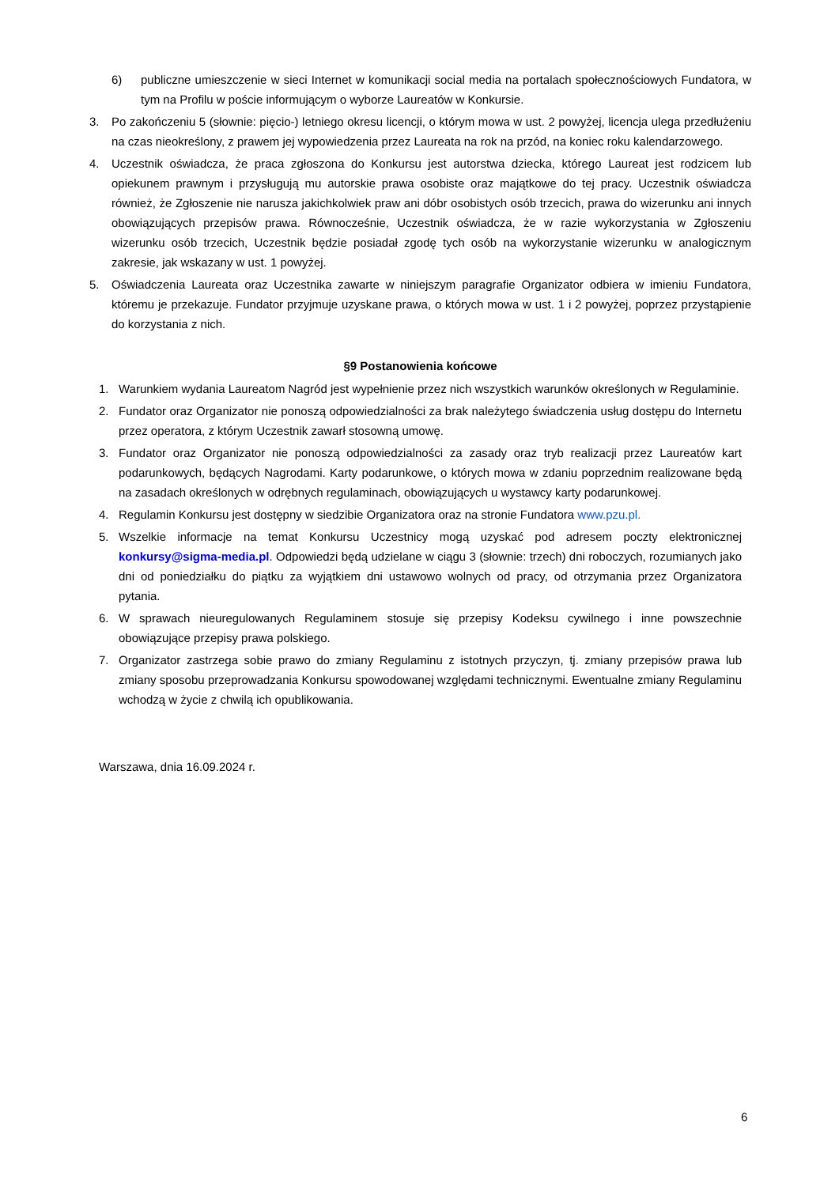6) publiczne umieszczenie w sieci Internet w komunikacji social media na portalach społecznościowych Fundatora, w tym na Profilu w poście informującym o wyborze Laureatów w Konkursie.
3. Po zakończeniu 5 (słownie: pięcio-) letniego okresu licencji, o którym mowa w ust. 2 powyżej, licencja ulega przedłużeniu na czas nieokreślony, z prawem jej wypowiedzenia przez Laureata na rok na przód, na koniec roku kalendarzowego.
4. Uczestnik oświadcza, że praca zgłoszona do Konkursu jest autorstwa dziecka, którego Laureat jest rodzicem lub opiekunem prawnym i przysługują mu autorskie prawa osobiste oraz majątkowe do tej pracy. Uczestnik oświadcza również, że Zgłoszenie nie narusza jakichkolwiek praw ani dóbr osobistych osób trzecich, prawa do wizerunku ani innych obowiązujących przepisów prawa. Równocześnie, Uczestnik oświadcza, że w razie wykorzystania w Zgłoszeniu wizerunku osób trzecich, Uczestnik będzie posiadał zgodę tych osób na wykorzystanie wizerunku w analogicznym zakresie, jak wskazany w ust. 1 powyżej.
5. Oświadczenia Laureata oraz Uczestnika zawarte w niniejszym paragrafie Organizator odbiera w imieniu Fundatora, któremu je przekazuje. Fundator przyjmuje uzyskane prawa, o których mowa w ust. 1 i 2 powyżej, poprzez przystąpienie do korzystania z nich.
§9 Postanowienia końcowe
1. Warunkiem wydania Laureatom Nagród jest wypełnienie przez nich wszystkich warunków określonych w Regulaminie.
2. Fundator oraz Organizator nie ponoszą odpowiedzialności za brak należytego świadczenia usług dostępu do Internetu przez operatora, z którym Uczestnik zawarł stosowną umowę.
3. Fundator oraz Organizator nie ponoszą odpowiedzialności za zasady oraz tryb realizacji przez Laureatów kart podarunkowych, będących Nagrodami. Karty podarunkowe, o których mowa w zdaniu poprzednim realizowane będą na zasadach określonych w odrębnych regulaminach, obowiązujących u wystawcy karty podarunkowej.
4. Regulamin Konkursu jest dostępny w siedzibie Organizatora oraz na stronie Fundatora www.pzu.pl.
5. Wszelkie informacje na temat Konkursu Uczestnicy mogą uzyskać pod adresem poczty elektronicznej konkursy@sigma-media.pl. Odpowiedzi będą udzielane w ciągu 3 (słownie: trzech) dni roboczych, rozumianych jako dni od poniedziałku do piątku za wyjątkiem dni ustawowo wolnych od pracy, od otrzymania przez Organizatora pytania.
6. W sprawach nieuregulowanych Regulaminem stosuje się przepisy Kodeksu cywilnego i inne powszechnie obowiązujące przepisy prawa polskiego.
7. Organizator zastrzega sobie prawo do zmiany Regulaminu z istotnych przyczyn, tj. zmiany przepisów prawa lub zmiany sposobu przeprowadzania Konkursu spowodowanej względami technicznymi. Ewentualne zmiany Regulaminu wchodzą w życie z chwilą ich opublikowania.
Warszawa, dnia 16.09.2024 r.
6